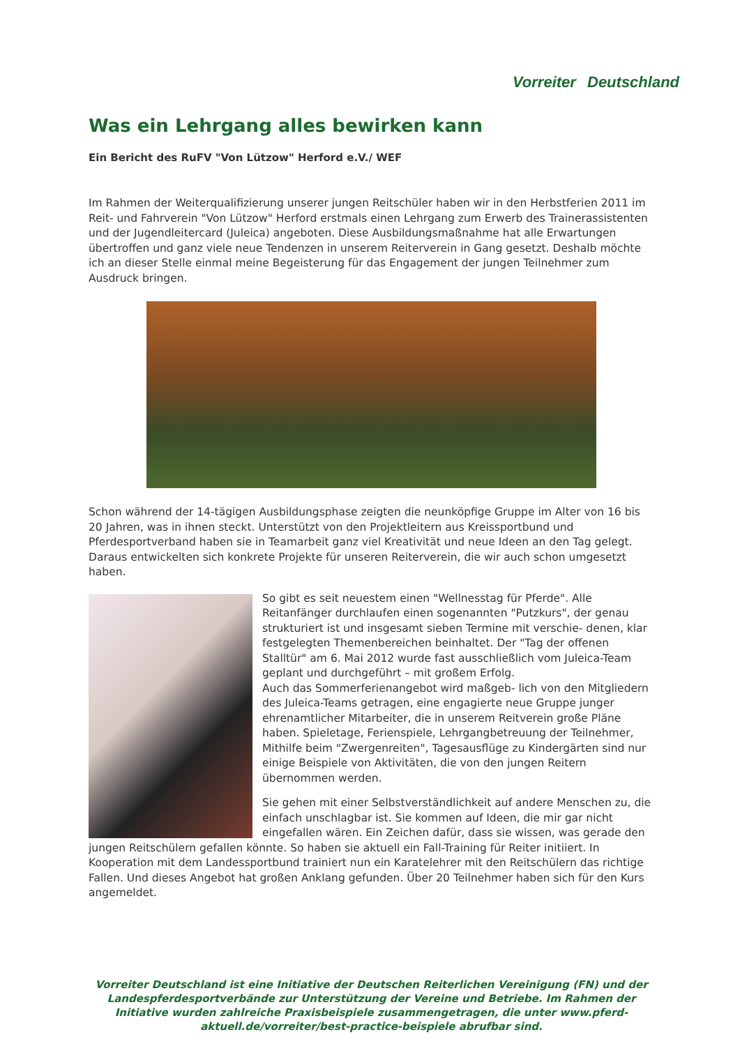Vorreiter Deutschland
Was ein Lehrgang alles bewirken kann
Ein Bericht des RuFV "Von Lützow" Herford e.V./ WEF
Im Rahmen der Weiterqualifizierung unserer jungen Reitschüler haben wir in den Herbstferien 2011 im Reit- und Fahrverein "Von Lützow" Herford erstmals einen Lehrgang zum Erwerb des Trainerassistenten und der Jugendleitercard (Juleica) angeboten. Diese Ausbildungsmaßnahme hat alle Erwartungen übertroffen und ganz viele neue Tendenzen in unserem Reiterverein in Gang gesetzt. Deshalb möchte ich an dieser Stelle einmal meine Begeisterung für das Engagement der jungen Teilnehmer zum Ausdruck bringen.
Schon während der 14-tägigen Ausbildungsphase zeigten die neunköpfige Gruppe im Alter von 16 bis 20 Jahren, was in ihnen steckt. Unterstützt von den Projektleitern aus Kreissportbund und Pferdesportverband haben sie in Teamarbeit ganz viel Kreativität und neue Ideen an den Tag gelegt. Daraus entwickelten sich konkrete Projekte für unseren Reiterverein, die wir auch schon umgesetzt haben.
So gibt es seit neuestem einen "Wellnesstag für Pferde". Alle Reitanfänger durchlaufen einen sogenannten "Putzkurs", der genau strukturiert ist und insgesamt sieben Termine mit verschie- denen, klar festgelegten Themenbereichen beinhaltet. Der "Tag der offenen Stalltür" am 6. Mai 2012 wurde fast ausschließlich vom Juleica-Team geplant und durchgeführt – mit großem Erfolg.
Auch das Sommerferienangebot wird maßgeb- lich von den Mitgliedern des Juleica-Teams getragen, eine engagierte neue Gruppe junger ehrenamtlicher Mitarbeiter, die in unserem Reitverein große Pläne haben. Spieletage, Ferienspiele, Lehrgangbetreuung der Teilnehmer, Mithilfe beim "Zwergenreiten", Tagesausflüge zu Kindergärten sind nur einige Beispiele von Aktivitäten, die von den jungen Reitern übernommen werden.
Sie gehen mit einer Selbstverständlichkeit auf andere Menschen zu, die einfach unschlagbar ist. Sie kommen auf Ideen, die mir gar nicht eingefallen wären. Ein Zeichen dafür, dass sie wissen, was gerade den jungen Reitschülern gefallen könnte. So haben sie aktuell ein Fall-Training für Reiter initiiert. In Kooperation mit dem Landessportbund trainiert nun ein Karatelehrer mit den Reitschülern das richtige Fallen. Und dieses Angebot hat großen Anklang gefunden. Über 20 Teilnehmer haben sich für den Kurs angemeldet.
Vorreiter Deutschland ist eine Initiative der Deutschen Reiterlichen Vereinigung (FN) und der Landespferdesportverbände zur Unterstützung der Vereine und Betriebe. Im Rahmen der Initiative wurden zahlreiche Praxisbeispiele zusammengetragen, die unter www.pferd-aktuell.de/vorreiter/best-practice-beispiele abrufbar sind.